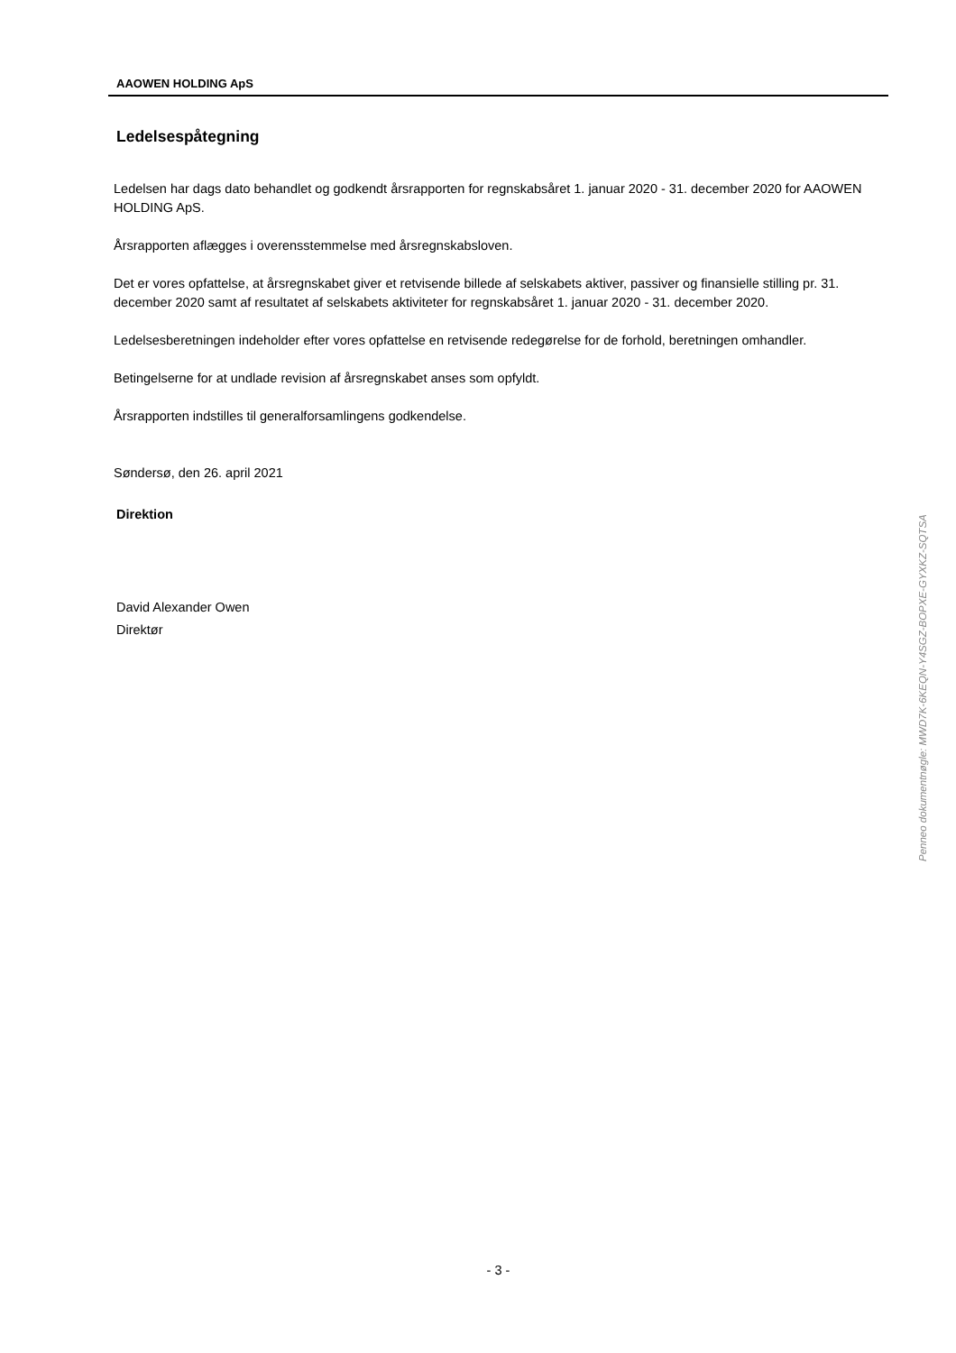AAOWEN HOLDING ApS
Ledelsespåtegning
Ledelsen har dags dato behandlet og godkendt årsrapporten for regnskabsåret 1. januar 2020 - 31. december 2020 for AAOWEN HOLDING ApS.
Årsrapporten aflægges i overensstemmelse med årsregnskabsloven.
Det er vores opfattelse, at årsregnskabet giver et retvisende billede af selskabets aktiver, passiver og finansielle stilling pr. 31. december 2020 samt af resultatet af selskabets aktiviteter for regnskabsåret 1. januar 2020 - 31. december 2020.
Ledelsesberetningen indeholder efter vores opfattelse en retvisende redegørelse for de forhold, beretningen omhandler.
Betingelserne for at undlade revision af årsregnskabet anses som opfyldt.
Årsrapporten indstilles til generalforsamlingens godkendelse.
Søndersø, den 26. april 2021
Direktion
David Alexander Owen
Direktør
- 3 -
Penneo dokumentnøgle: MWD7K-6KEQN-Y4SGZ-BOPXE-GYXKZ-SQTSA